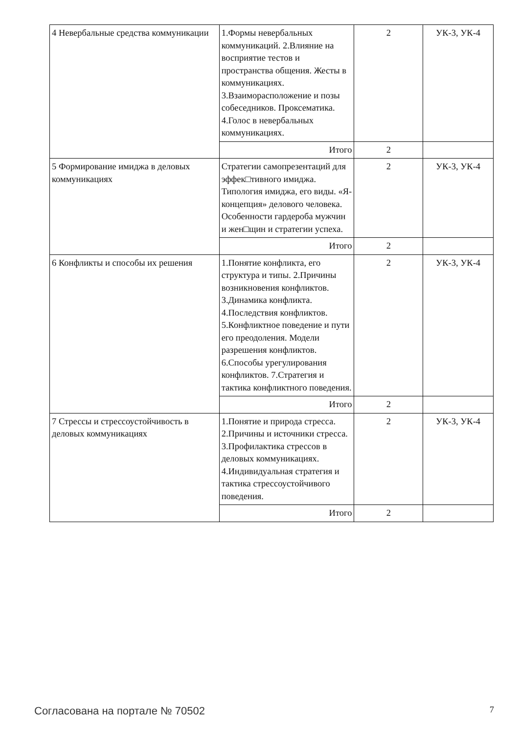| 4 Невербальные средства коммуникации | 1.Формы невербальных коммуникаций. 2.Влияние на восприятие тестов и пространства общения. Жесты в коммуникациях. 3.Взаиморасположение и позы собеседников. Проксематика. 4.Голос в невербальных коммуникациях. | 2 | УК-3, УК-4 |
| | Итого | 2 | |
| 5 Формирование имиджа в деловых коммуникациях | Стратегии самопрезентаций для эффек□тивного имиджа. Типология имиджа, его виды. «Я-концепция» делового человека. Особенности гардероба мужчин и жен□щин и стратегии успеха. | 2 | УК-3, УК-4 |
| | Итого | 2 | |
| 6 Конфликты и способы их решения | 1.Понятие конфликта, его структура и типы. 2.Причины возникновения конфликтов. 3.Динамика конфликта. 4.Последствия конфликтов. 5.Конфликтное поведение и пути его преодоления. Модели разрешения конфликтов. 6.Способы урегулирования конфликтов. 7.Стратегия и тактика конфликтного поведения. | 2 | УК-3, УК-4 |
| | Итого | 2 | |
| 7 Стрессы и стрессоустойчивость в деловых коммуникациях | 1.Понятие и природа стресса. 2.Причины и источники стресса. 3.Профилактика стрессов в деловых коммуникациях. 4.Индивидуальная стратегия и тактика стрессоустойчивого поведения. | 2 | УК-3, УК-4 |
| | Итого | 2 | |
Согласована на портале № 70502 7